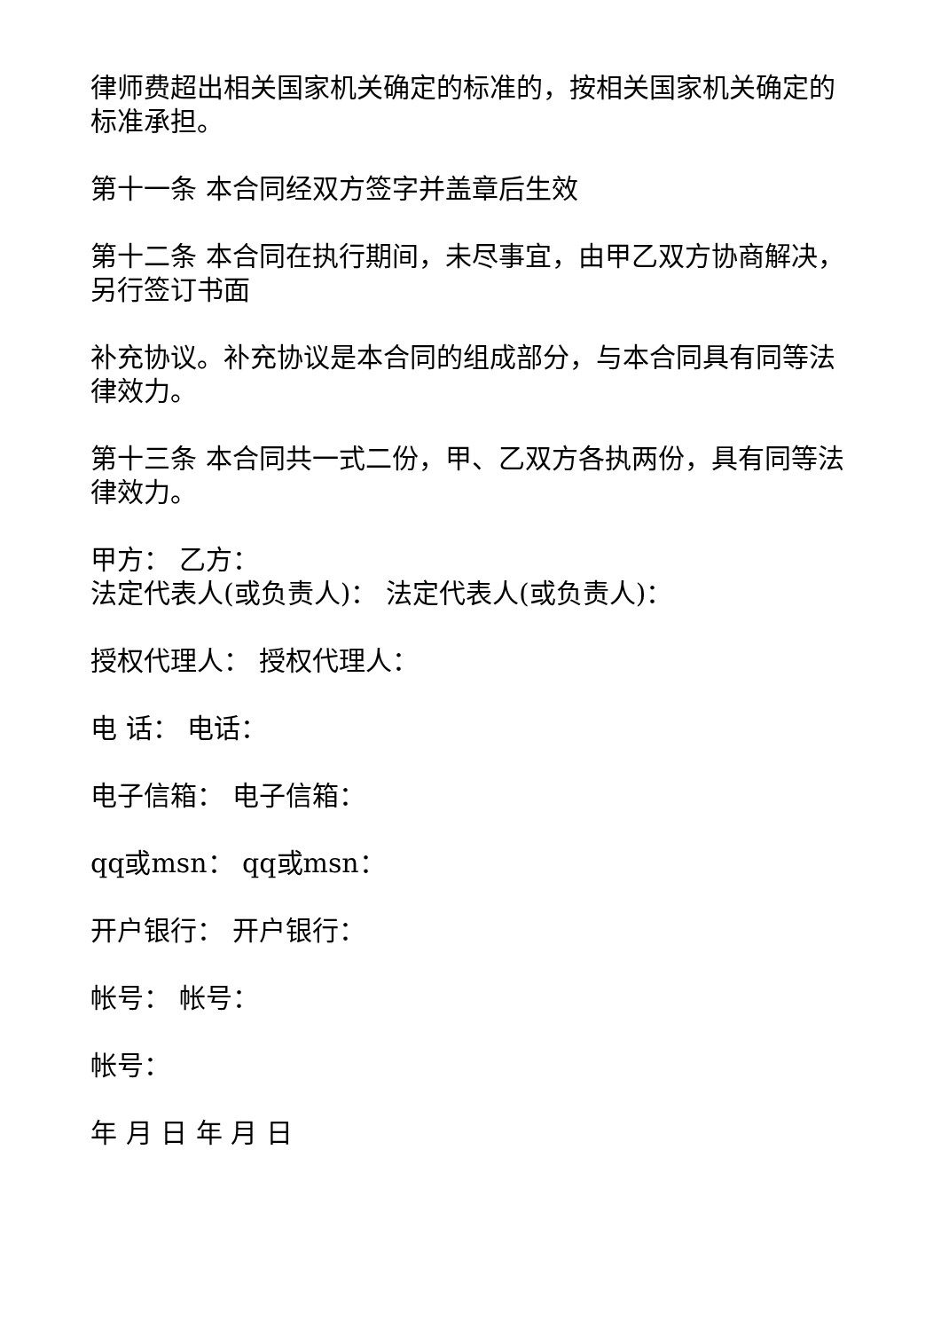律师费超出相关国家机关确定的标准的，按相关国家机关确定的标准承担。
第十一条 本合同经双方签字并盖章后生效
第十二条 本合同在执行期间，未尽事宜，由甲乙双方协商解决，另行签订书面
补充协议。补充协议是本合同的组成部分，与本合同具有同等法律效力。
第十三条 本合同共一式二份，甲、乙双方各执两份，具有同等法律效力。
甲方： 乙方：
法定代表人(或负责人)： 法定代表人(或负责人)：
授权代理人： 授权代理人：
电 话： 电话：
电子信箱： 电子信箱：
qq或msn： qq或msn：
开户银行： 开户银行：
帐号： 帐号：
帐号：
年 月 日 年 月 日